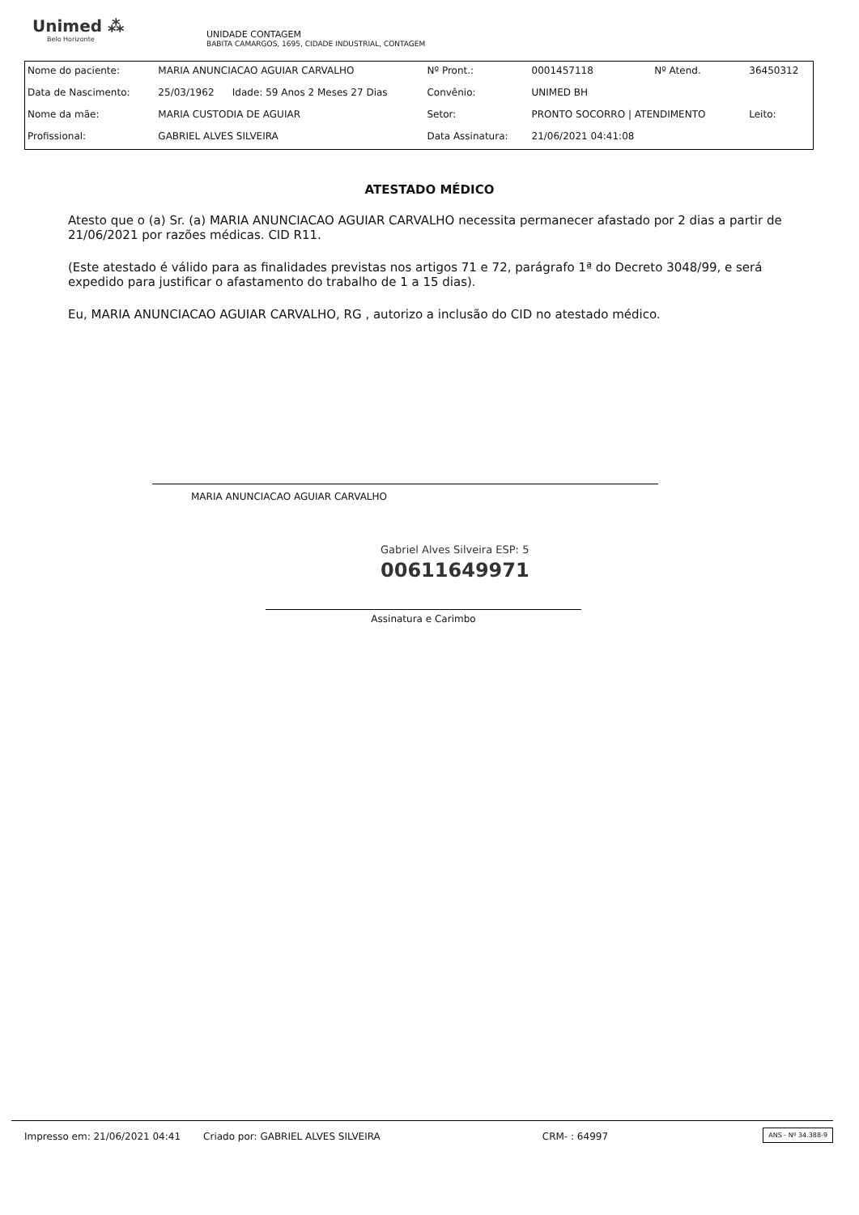Unimed ⁂
Belo Horizonte
UNIDADE CONTAGEM
BABITA CAMARGOS, 1695, CIDADE INDUSTRIAL, CONTAGEM
| Nome do paciente: | MARIA ANUNCIACAO AGUIAR CARVALHO | | Nº Pront.: | 0001457118 | Nº Atend. | 36450312 |
| Data de Nascimento: | 25/03/1962 | Idade: 59 Anos 2 Meses 27 Dias | Convênio: | UNIMED BH | | |
| Nome da mãe: | MARIA CUSTODIA DE AGUIAR | | Setor: | PRONTO SOCORRO / ATENDIMENTO | | Leito: |
| Profissional: | GABRIEL ALVES SILVEIRA | | Data Assinatura: | 21/06/2021 04:41:08 | | |
ATESTADO MÉDICO
Atesto que o (a) Sr. (a) MARIA ANUNCIACAO AGUIAR CARVALHO necessita permanecer afastado por 2 dias a partir de 21/06/2021 por razões médicas. CID R11.
(Este atestado é válido para as finalidades previstas nos artigos 71 e 72, parágrafo 1ª do Decreto 3048/99, e será expedido para justificar o afastamento do trabalho de 1 a 15 dias).
Eu, MARIA ANUNCIACAO AGUIAR CARVALHO, RG , autorizo a inclusão do CID no atestado médico.
MARIA ANUNCIACAO AGUIAR CARVALHO
Gabriel Alves Silveira ESP: 5
00611649971
Assinatura e Carimbo
Impresso em: 21/06/2021 04:41 Criado por: GABRIEL ALVES SILVEIRA CRM- : 64997 ANS - Nº 34.388-9